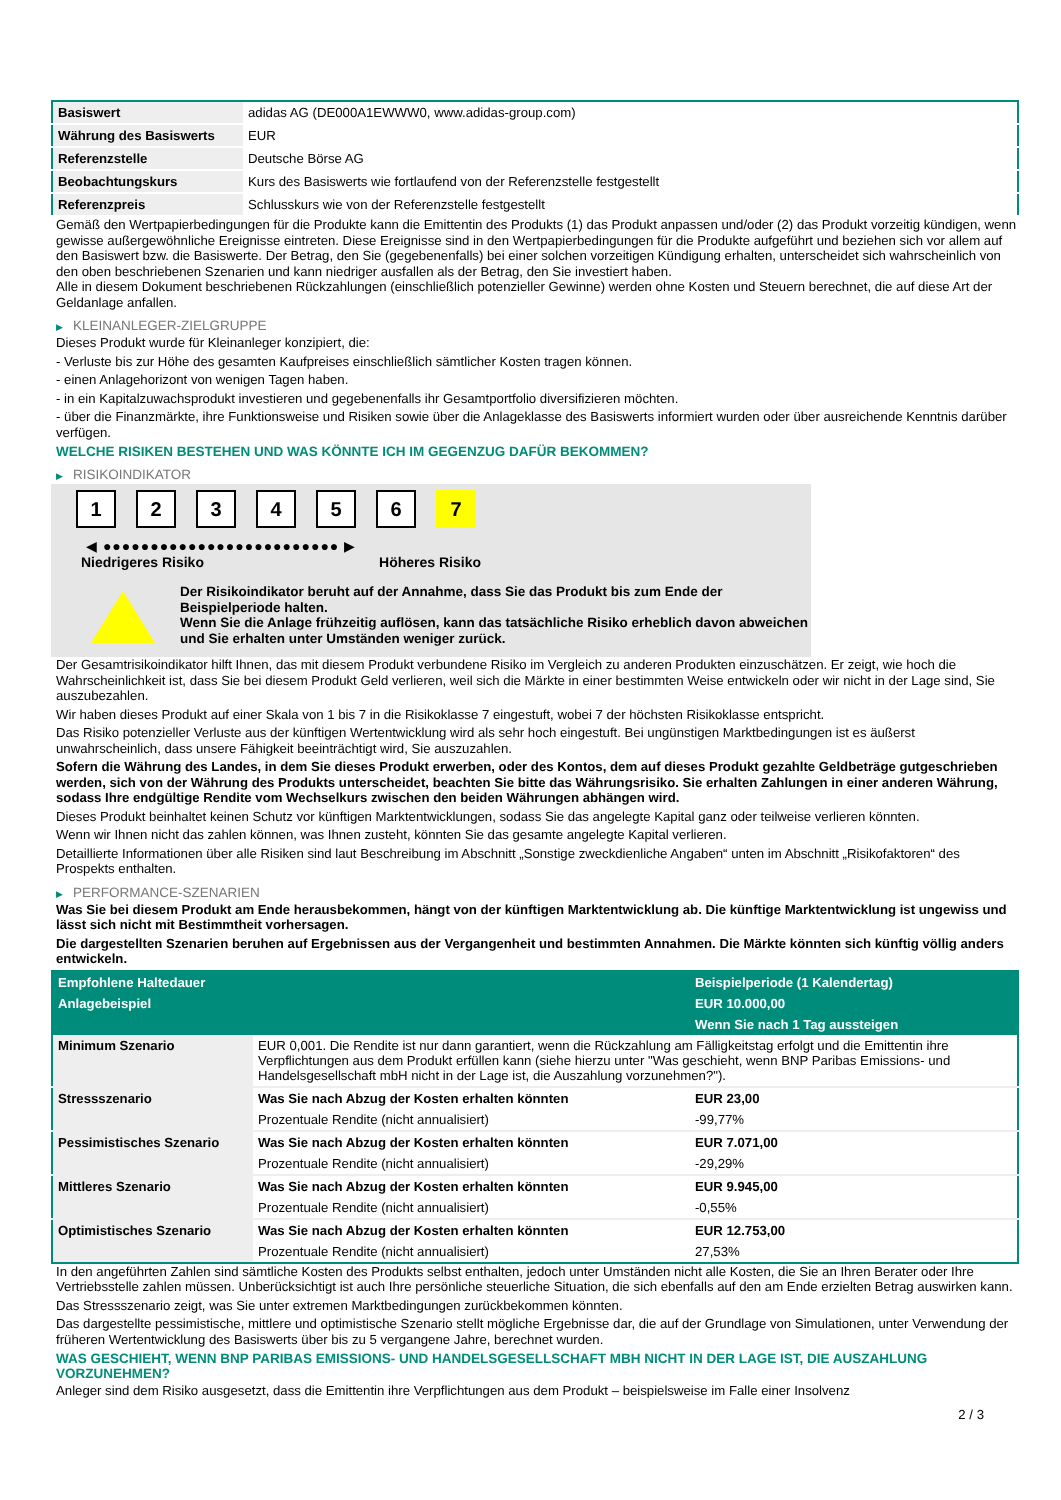| Basiswert | adidas AG (DE000A1EWWW0, www.adidas-group.com) |
| Währung des Basiswerts | EUR |
| Referenzstelle | Deutsche Börse AG |
| Beobachtungskurs | Kurs des Basiswerts wie fortlaufend von der Referenzstelle festgestellt |
| Referenzpreis | Schlusskurs wie von der Referenzstelle festgestellt |
Gemäß den Wertpapierbedingungen für die Produkte kann die Emittentin des Produkts (1) das Produkt anpassen und/oder (2) das Produkt vorzeitig kündigen, wenn gewisse außergewöhnliche Ereignisse eintreten. Diese Ereignisse sind in den Wertpapierbedingungen für die Produkte aufgeführt und beziehen sich vor allem auf den Basiswert bzw. die Basiswerte. Der Betrag, den Sie (gegebenenfalls) bei einer solchen vorzeitigen Kündigung erhalten, unterscheidet sich wahrscheinlich von den oben beschriebenen Szenarien und kann niedriger ausfallen als der Betrag, den Sie investiert haben.
Alle in diesem Dokument beschriebenen Rückzahlungen (einschließlich potenzieller Gewinne) werden ohne Kosten und Steuern berechnet, die auf diese Art der Geldanlage anfallen.
▶ KLEINANLEGER-ZIELGRUPPE
Dieses Produkt wurde für Kleinanleger konzipiert, die:
- Verluste bis zur Höhe des gesamten Kaufpreises einschließlich sämtlicher Kosten tragen können.
- einen Anlagehorizont von wenigen Tagen haben.
- in ein Kapitalzuwachsprodukt investieren und gegebenenfalls ihr Gesamtportfolio diversifizieren möchten.
- über die Finanzmärkte, ihre Funktionsweise und Risiken sowie über die Anlageklasse des Basiswerts informiert wurden oder über ausreichende Kenntnis darüber verfügen.
WELCHE RISIKEN BESTEHEN UND WAS KÖNNTE ICH IM GEGENZUG DAFÜR BEKOMMEN?
▶ RISIKOINDIKATOR
1 2 3 4 5 6 7
◀ ●●●●●●●●●●●●●●●●●●●●●●●●● ▶
Niedrigeres Risiko Höheres Risiko
Der Risikoindikator beruht auf der Annahme, dass Sie das Produkt bis zum Ende der Beispielperiode halten.
Wenn Sie die Anlage frühzeitig auflösen, kann das tatsächliche Risiko erheblich davon abweichen und Sie erhalten unter Umständen weniger zurück.
Der Gesamtrisikoindikator hilft Ihnen, das mit diesem Produkt verbundene Risiko im Vergleich zu anderen Produkten einzuschätzen. Er zeigt, wie hoch die Wahrscheinlichkeit ist, dass Sie bei diesem Produkt Geld verlieren, weil sich die Märkte in einer bestimmten Weise entwickeln oder wir nicht in der Lage sind, Sie auszubezahlen.
Wir haben dieses Produkt auf einer Skala von 1 bis 7 in die Risikoklasse 7 eingestuft, wobei 7 der höchsten Risikoklasse entspricht.
Das Risiko potenzieller Verluste aus der künftigen Wertentwicklung wird als sehr hoch eingestuft. Bei ungünstigen Marktbedingungen ist es äußerst unwahrscheinlich, dass unsere Fähigkeit beeinträchtigt wird, Sie auszuzahlen.
Sofern die Währung des Landes, in dem Sie dieses Produkt erwerben, oder des Kontos, dem auf dieses Produkt gezahlte Geldbeträge gutgeschrieben werden, sich von der Währung des Produkts unterscheidet, beachten Sie bitte das Währungsrisiko. Sie erhalten Zahlungen in einer anderen Währung, sodass Ihre endgültige Rendite vom Wechselkurs zwischen den beiden Währungen abhängen wird.
Dieses Produkt beinhaltet keinen Schutz vor künftigen Marktentwicklungen, sodass Sie das angelegte Kapital ganz oder teilweise verlieren könnten.
Wenn wir Ihnen nicht das zahlen können, was Ihnen zusteht, könnten Sie das gesamte angelegte Kapital verlieren.
Detaillierte Informationen über alle Risiken sind laut Beschreibung im Abschnitt „Sonstige zweckdienliche Angaben“ unten im Abschnitt „Risikofaktoren“ des Prospekts enthalten.
▶ PERFORMANCE-SZENARIEN
Was Sie bei diesem Produkt am Ende herausbekommen, hängt von der künftigen Marktentwicklung ab. Die künftige Marktentwicklung ist ungewiss und lässt sich nicht mit Bestimmtheit vorhersagen.
Die dargestellten Szenarien beruhen auf Ergebnissen aus der Vergangenheit und bestimmten Annahmen. Die Märkte könnten sich künftig völlig anders entwickeln.
| Empfohlene Haltedauer | | Beispielperiode (1 Kalendertag) |
| Anlagebeispiel | | EUR 10.000,00 |
| | | Wenn Sie nach 1 Tag aussteigen |
| Minimum Szenario | EUR 0,001. Die Rendite ist nur dann garantiert, wenn die Rückzahlung am Fälligkeitstag erfolgt und die Emittentin ihre Verpflichtungen aus dem Produkt erfüllen kann (siehe hierzu unter "Was geschieht, wenn BNP Paribas Emissions- und Handelsgesellschaft mbH nicht in der Lage ist, die Auszahlung vorzunehmen?"). | |
| Stressszenario | Was Sie nach Abzug der Kosten erhalten könnten | EUR 23,00 |
| | Prozentuale Rendite (nicht annualisiert) | -99,77% |
| Pessimistisches Szenario | Was Sie nach Abzug der Kosten erhalten könnten | EUR 7.071,00 |
| | Prozentuale Rendite (nicht annualisiert) | -29,29% |
| Mittleres Szenario | Was Sie nach Abzug der Kosten erhalten könnten | EUR 9.945,00 |
| | Prozentuale Rendite (nicht annualisiert) | -0,55% |
| Optimistisches Szenario | Was Sie nach Abzug der Kosten erhalten könnten | EUR 12.753,00 |
| | Prozentuale Rendite (nicht annualisiert) | 27,53% |
In den angeführten Zahlen sind sämtliche Kosten des Produkts selbst enthalten, jedoch unter Umständen nicht alle Kosten, die Sie an Ihren Berater oder Ihre Vertriebsstelle zahlen müssen. Unberücksichtigt ist auch Ihre persönliche steuerliche Situation, die sich ebenfalls auf den am Ende erzielten Betrag auswirken kann.
Das Stressszenario zeigt, was Sie unter extremen Marktbedingungen zurückbekommen könnten.
Das dargestellte pessimistische, mittlere und optimistische Szenario stellt mögliche Ergebnisse dar, die auf der Grundlage von Simulationen, unter Verwendung der früheren Wertentwicklung des Basiswerts über bis zu 5 vergangene Jahre, berechnet wurden.
WAS GESCHIEHT, WENN BNP PARIBAS EMISSIONS- UND HANDELSGESELLSCHAFT MBH NICHT IN DER LAGE IST, DIE AUSZAHLUNG VORZUNEHMEN?
Anleger sind dem Risiko ausgesetzt, dass die Emittentin ihre Verpflichtungen aus dem Produkt – beispielsweise im Falle einer Insolvenz
2 / 3